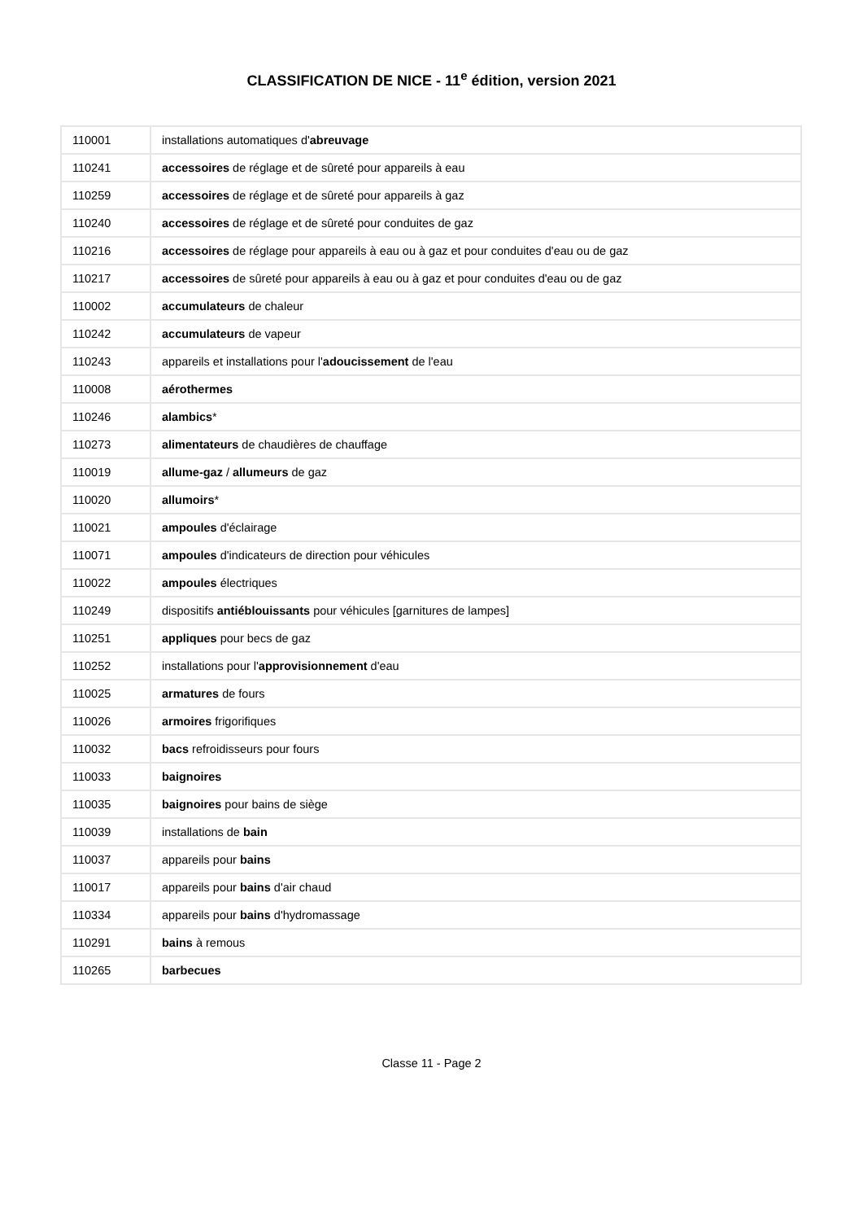CLASSIFICATION DE NICE - 11<sup>e</sup> édition, version 2021
| 110001 | installations automatiques d' abreuvage |
| 110241 | accessoires de réglage et de sûreté pour appareils à eau |
| 110259 | accessoires de réglage et de sûreté pour appareils à gaz |
| 110240 | accessoires de réglage et de sûreté pour conduites de gaz |
| 110216 | accessoires de réglage pour appareils à eau ou à gaz et pour conduites d'eau ou de gaz |
| 110217 | accessoires de sûreté pour appareils à eau ou à gaz et pour conduites d'eau ou de gaz |
| 110002 | accumulateurs de chaleur |
| 110242 | accumulateurs de vapeur |
| 110243 | appareils et installations pour l' adoucissement de l'eau |
| 110008 | aérothermes |
| 110246 | alambics * |
| 110273 | alimentateurs de chaudières de chauffage |
| 110019 | allume-gaz / allumeurs de gaz |
| 110020 | allumoirs * |
| 110021 | ampoules d'éclairage |
| 110071 | ampoules d'indicateurs de direction pour véhicules |
| 110022 | ampoules électriques |
| 110249 | dispositifs antiéblouissants pour véhicules [garnitures de lampes] |
| 110251 | appliques pour becs de gaz |
| 110252 | installations pour l' approvisionnement d'eau |
| 110025 | armatures de fours |
| 110026 | armoires frigorifiques |
| 110032 | bacs refroidisseurs pour fours |
| 110033 | baignoires |
| 110035 | baignoires pour bains de siège |
| 110039 | installations de bain |
| 110037 | appareils pour bains |
| 110017 | appareils pour bains d'air chaud |
| 110334 | appareils pour bains d'hydromassage |
| 110291 | bains à remous |
| 110265 | barbecues |
Classe 11 - Page 2